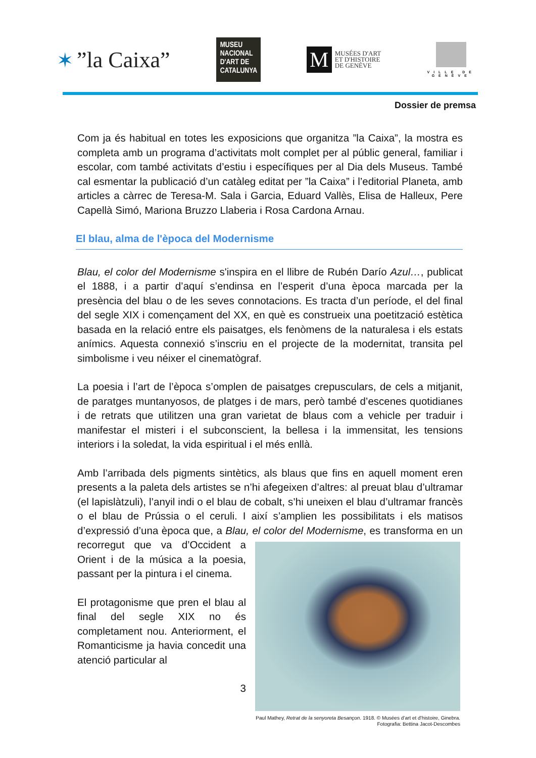✶”la Caixa”
MUSEU NACIONAL D'ART DE CATALUNYA
M
MUSÉES D'ART
ET D'HISTOIRE
DE GENÈVE
VILLE DE
GENÈVE
Dossier de premsa
Com ja és habitual en totes les exposicions que organitza ”la Caixa”, la mostra es completa amb un programa d’activitats molt complet per al públic general, familiar i escolar, com també activitats d’estiu i específiques per al Dia dels Museus. També cal esmentar la publicació d’un catàleg editat per ”la Caixa” i l’editorial Planeta, amb articles a càrrec de Teresa-M. Sala i Garcia, Eduard Vallès, Elisa de Halleux, Pere Capellà Simó, Mariona Bruzzo Llaberia i Rosa Cardona Arnau.
El blau, alma de l'època del Modernisme
Blau, el color del Modernisme s'inspira en el llibre de Rubén Darío Azul…, publicat el 1888, i a partir d’aquí s’endinsa en l’esperit d’una època marcada per la presència del blau o de les seves connotacions. Es tracta d’un període, el del final del segle XIX i començament del XX, en què es construeix una poetització estètica basada en la relació entre els paisatges, els fenòmens de la naturalesa i els estats anímics. Aquesta connexió s’inscriu en el projecte de la modernitat, transita pel simbolisme i veu néixer el cinematògraf.
La poesia i l’art de l’època s’omplen de paisatges crepusculars, de cels a mitjanit, de paratges muntanyosos, de platges i de mars, però també d’escenes quotidianes i de retrats que utilitzen una gran varietat de blaus com a vehicle per traduir i manifestar el misteri i el subconscient, la bellesa i la immensitat, les tensions interiors i la soledat, la vida espiritual i el més enllà.
Amb l’arribada dels pigments sintètics, als blaus que fins en aquell moment eren presents a la paleta dels artistes se n’hi afegeixen d’altres: al preuat blau d’ultramar (el lapislàtzuli), l’anyil indi o el blau de cobalt, s’hi uneixen el blau d’ultramar francès o el blau de Prússia o el ceruli. I així s’amplien les possibilitats i els matisos d’expressió d’una època que, a Blau, el color del Paul Mathey, Retrat de la senyoreta Besançon. 1918. © Musées d’art et d’histoire, Ginebra. Fotografia: Bettina Jacot-Descombes Modernisme, es transforma en un recorregut que va d’Occident a Orient i de la música a la poesia, passant per la pintura i el cinema.
El protagonisme que pren el blau al final del segle XIX no és completament nou. Anteriorment, el Romanticisme ja havia concedit una atenció particular al
3